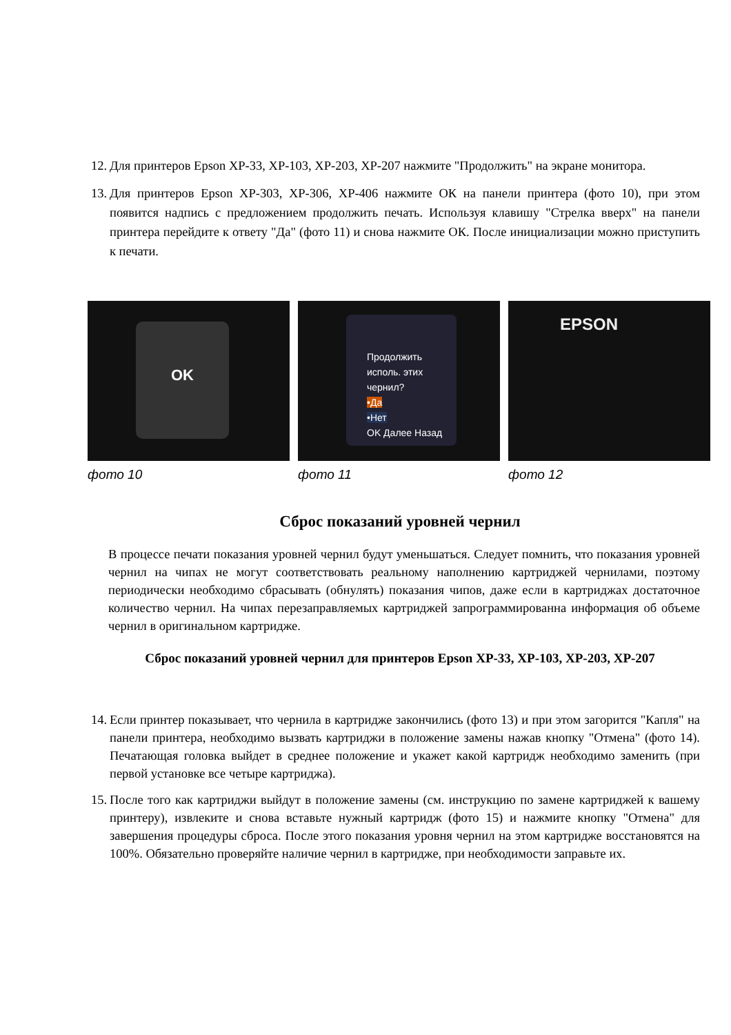12. Для принтеров Epson XP-33, XP-103, XP-203, XP-207 нажмите "Продолжить" на экране монитора.
13. Для принтеров Epson XP-303, XP-306, XP-406 нажмите ОК на панели принтера (фото 10), при этом появится надпись с предложением продолжить печать. Используя клавишу "Стрелка вверх" на панели принтера перейдите к ответу "Да" (фото 11) и снова нажмите ОК. После инициализации можно приступить к печати.
OK
фото 10
Продолжить исполь. этих чернил?
•Да
•Нет
OK Далее Назад
фото 11
EPSON
фото 12
Сброс показаний уровней чернил
В процессе печати показания уровней чернил будут уменьшаться. Следует помнить, что показания уровней чернил на чипах не могут соответствовать реальному наполнению картриджей чернилами, поэтому периодически необходимо сбрасывать (обнулять) показания чипов, даже если в картриджах достаточное количество чернил. На чипах перезаправляемых картриджей запрограммированна информация об объеме чернил в оригинальном картридже.
Сброс показаний уровней чернил для принтеров Epson XP-33, XP-103, XP-203, XP-207
14. Если принтер показывает, что чернила в картридже закончились (фото 13) и при этом загорится "Капля" на панели принтера, необходимо вызвать картриджи в положение замены нажав кнопку "Отмена" (фото 14). Печатающая головка выйдет в среднее положение и укажет какой картридж необходимо заменить (при первой установке все четыре картриджа).
15. После того как картриджи выйдут в положение замены (см. инструкцию по замене картриджей к вашему принтеру), извлеките и снова вставьте нужный картридж (фото 15) и нажмите кнопку "Отмена" для завершения процедуры сброса. После этого показания уровня чернил на этом картридже восстановятся на 100%. Обязательно проверяйте наличие чернил в картридже, при необходимости заправьте их.